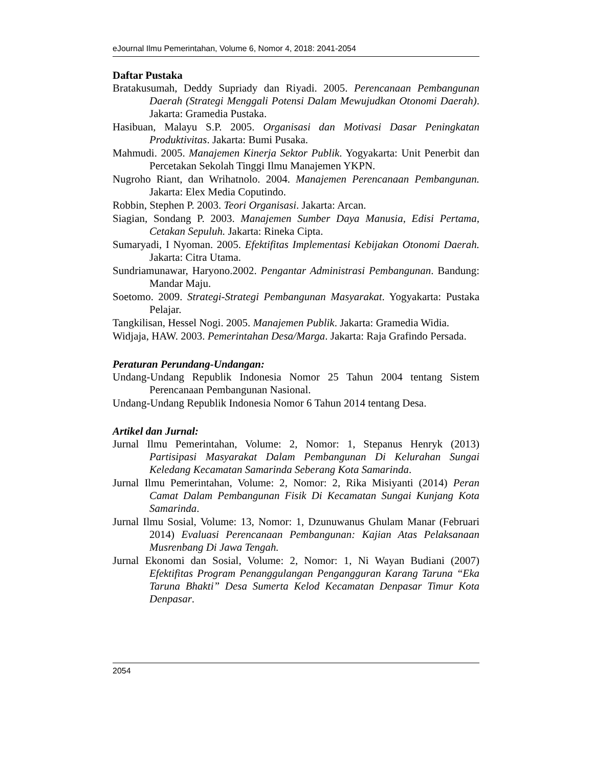eJournal Ilmu Pemerintahan, Volume 6, Nomor 4, 2018: 2041-2054
Daftar Pustaka
Bratakusumah, Deddy Supriady dan Riyadi. 2005. Perencanaan Pembangunan Daerah (Strategi Menggali Potensi Dalam Mewujudkan Otonomi Daerah). Jakarta: Gramedia Pustaka.
Hasibuan, Malayu S.P. 2005. Organisasi dan Motivasi Dasar Peningkatan Produktivitas. Jakarta: Bumi Pusaka.
Mahmudi. 2005. Manajemen Kinerja Sektor Publik. Yogyakarta: Unit Penerbit dan Percetakan Sekolah Tinggi Ilmu Manajemen YKPN.
Nugroho Riant, dan Wrihatnolo. 2004. Manajemen Perencanaan Pembangunan. Jakarta: Elex Media Coputindo.
Robbin, Stephen P. 2003. Teori Organisasi. Jakarta: Arcan.
Siagian, Sondang P. 2003. Manajemen Sumber Daya Manusia, Edisi Pertama, Cetakan Sepuluh. Jakarta: Rineka Cipta.
Sumaryadi, I Nyoman. 2005. Efektifitas Implementasi Kebijakan Otonomi Daerah. Jakarta: Citra Utama.
Sundriamunawar, Haryono.2002. Pengantar Administrasi Pembangunan. Bandung: Mandar Maju.
Soetomo. 2009. Strategi-Strategi Pembangunan Masyarakat. Yogyakarta: Pustaka Pelajar.
Tangkilisan, Hessel Nogi. 2005. Manajemen Publik. Jakarta: Gramedia Widia.
Widjaja, HAW. 2003. Pemerintahan Desa/Marga. Jakarta: Raja Grafindo Persada.
Peraturan Perundang-Undangan:
Undang-Undang Republik Indonesia Nomor 25 Tahun 2004 tentang Sistem Perencanaan Pembangunan Nasional.
Undang-Undang Republik Indonesia Nomor 6 Tahun 2014 tentang Desa.
Artikel dan Jurnal:
Jurnal Ilmu Pemerintahan, Volume: 2, Nomor: 1, Stepanus Henryk (2013) Partisipasi Masyarakat Dalam Pembangunan Di Kelurahan Sungai Keledang Kecamatan Samarinda Seberang Kota Samarinda.
Jurnal Ilmu Pemerintahan, Volume: 2, Nomor: 2, Rika Misiyanti (2014) Peran Camat Dalam Pembangunan Fisik Di Kecamatan Sungai Kunjang Kota Samarinda.
Jurnal Ilmu Sosial, Volume: 13, Nomor: 1, Dzunuwanus Ghulam Manar (Februari 2014) Evaluasi Perencanaan Pembangunan: Kajian Atas Pelaksanaan Musrenbang Di Jawa Tengah.
Jurnal Ekonomi dan Sosial, Volume: 2, Nomor: 1, Ni Wayan Budiani (2007) Efektifitas Program Penanggulangan Pengangguran Karang Taruna “Eka Taruna Bhakti” Desa Sumerta Kelod Kecamatan Denpasar Timur Kota Denpasar.
2054